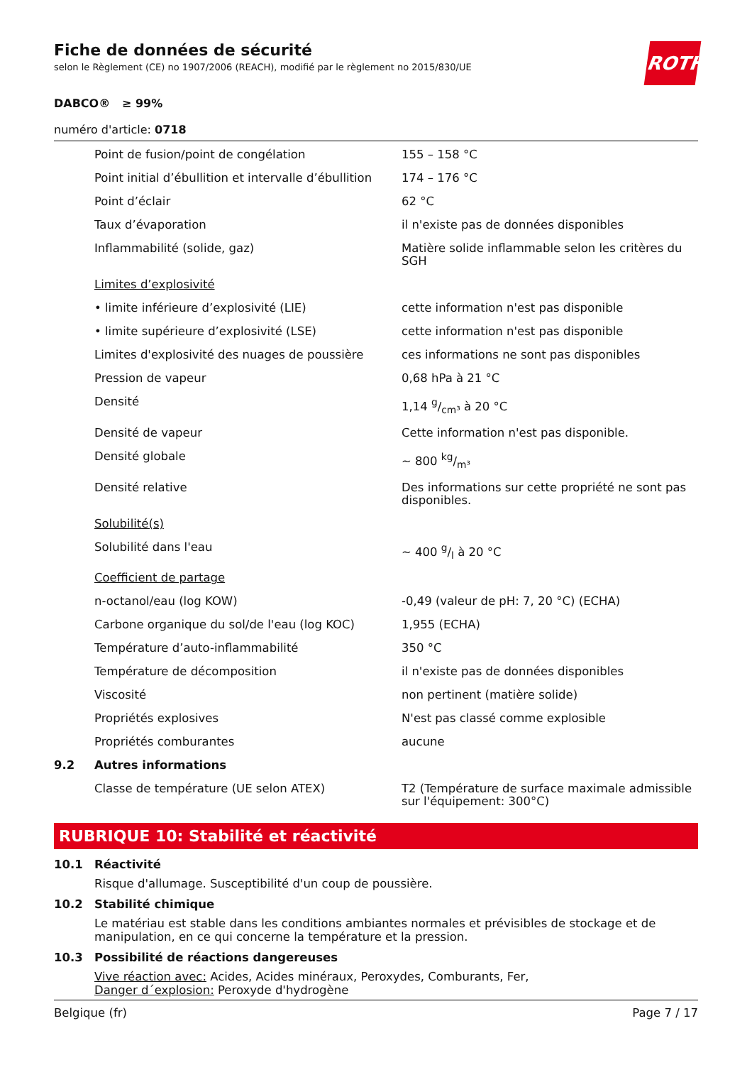ROTH
Fiche de données de sécurité
selon le Règlement (CE) no 1907/2006 (REACH), modifié par le règlement no 2015/830/UE
DABCO® ≥ 99%
numéro d'article: 0718
| | Point de fusion/point de congélation | 155 – 158 °C |
| | Point initial d’ébullition et intervalle d’ébullition | 174 – 176 °C |
| | Point d’éclair | 62 °C |
| | Taux d’évaporation | il n'existe pas de données disponibles |
| | Inflammabilité (solide, gaz) | Matière solide inflammable selon les critères du SGH |
| | Limites d’explosivité | |
| | • limite inférieure d’explosivité (LIE) | cette information n'est pas disponible |
| | • limite supérieure d’explosivité (LSE) | cette information n'est pas disponible |
| | Limites d'explosivité des nuages de poussière | ces informations ne sont pas disponibles |
| | Pression de vapeur | 0,68 hPa à 21 °C |
| | Densité | 1,14 g/cm³ à 20 °C |
| | Densité de vapeur | Cette information n'est pas disponible. |
| | Densité globale | ~ 800 kg/m³ |
| | Densité relative | Des informations sur cette propriété ne sont pas disponibles. |
| | Solubilité(s) | |
| | Solubilité dans l'eau | ~ 400 g/l à 20 °C |
| | Coefficient de partage | |
| | n-octanol/eau (log KOW) | -0,49 (valeur de pH: 7, 20 °C) (ECHA) |
| | Carbone organique du sol/de l'eau (log KOC) | 1,955 (ECHA) |
| | Température d’auto-inflammabilité | 350 °C |
| | Température de décomposition | il n'existe pas de données disponibles |
| | Viscosité | non pertinent (matière solide) |
| | Propriétés explosives | N'est pas classé comme explosible |
| | Propriétés comburantes | aucune |
| 9.2 | Autres informations | |
| | Classe de température (UE selon ATEX) | T2 (Température de surface maximale admissible sur l'équipement: 300°C) |
RUBRIQUE 10: Stabilité et réactivité
10.1 Réactivité
Risque d'allumage. Susceptibilité d'un coup de poussière.
10.2 Stabilité chimique
Le matériau est stable dans les conditions ambiantes normales et prévisibles de stockage et de manipulation, en ce qui concerne la température et la pression.
10.3 Possibilité de réactions dangereuses
Vive réaction avec: Acides, Acides minéraux, Peroxydes, Comburants, Fer,
Danger d´explosion: Peroxyde d'hydrogène
Belgique (fr) Page 7 / 17